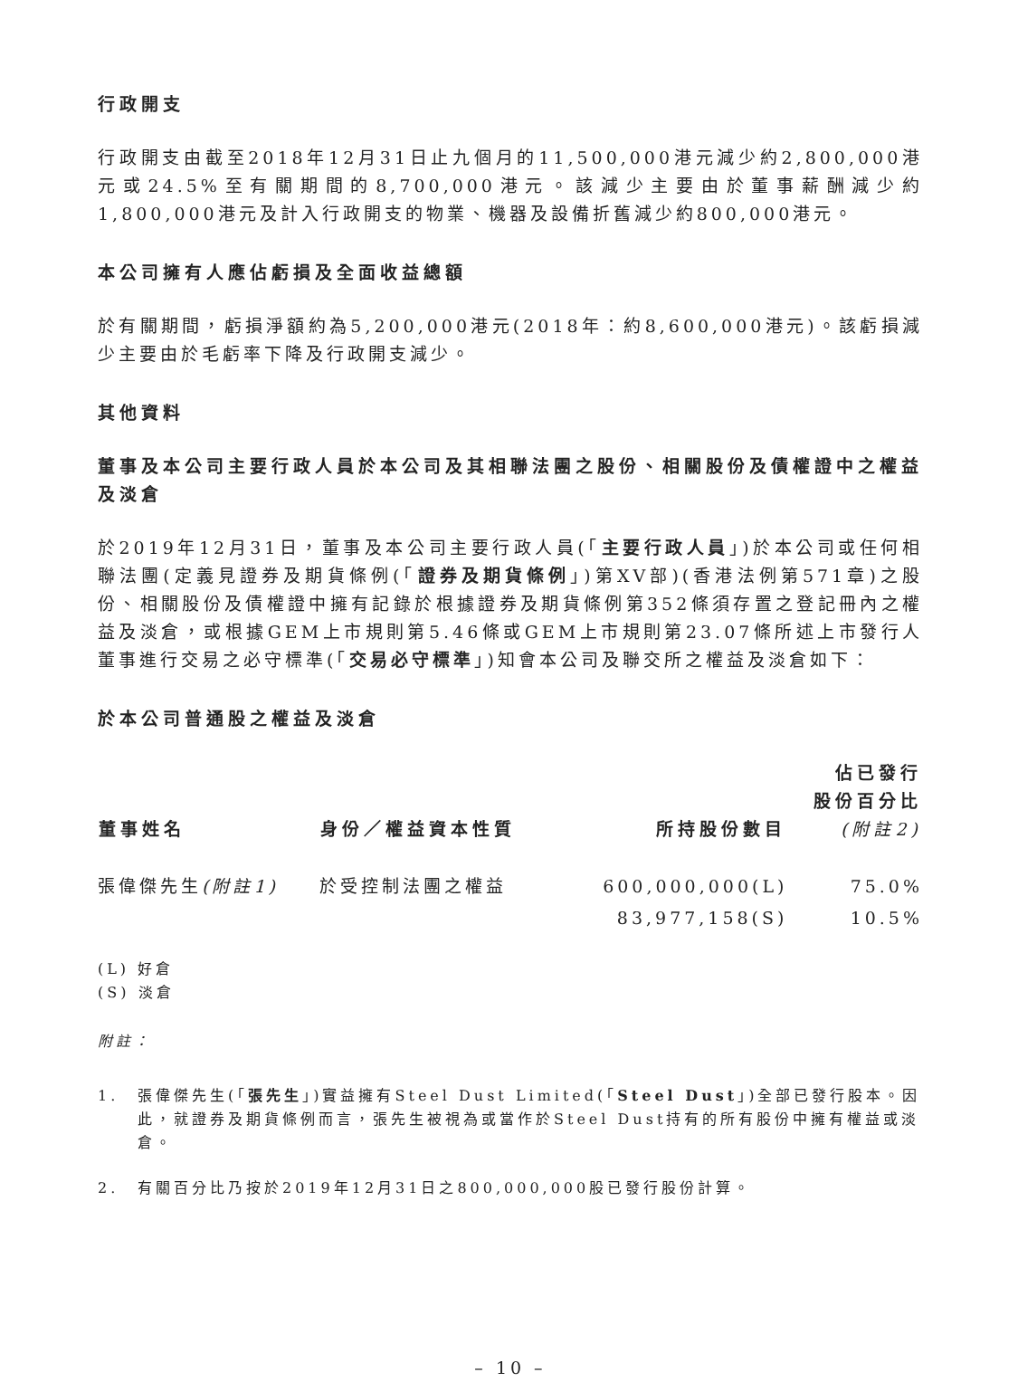行政開支
行政開支由截至2018年12月31日止九個月的11,500,000港元減少約2,800,000港元或24.5%至有關期間的8,700,000港元。該減少主要由於董事薪酬減少約1,800,000港元及計入行政開支的物業、機器及設備折舊減少約800,000港元。
本公司擁有人應佔虧損及全面收益總額
於有關期間，虧損淨額約為5,200,000港元(2018年：約8,600,000港元)。該虧損減少主要由於毛虧率下降及行政開支減少。
其他資料
董事及本公司主要行政人員於本公司及其相聯法團之股份、相關股份及債權證中之權益及淡倉
於2019年12月31日，董事及本公司主要行政人員(「主要行政人員」)於本公司或任何相聯法團(定義見證券及期貨條例(「證券及期貨條例」)第XV部)(香港法例第571章)之股份、相關股份及債權證中擁有記錄於根據證券及期貨條例第352條須存置之登記冊內之權益及淡倉，或根據GEM上市規則第5.46條或GEM上市規則第23.07條所述上市發行人董事進行交易之必守標準(「交易必守標準」)知會本公司及聯交所之權益及淡倉如下：
於本公司普通股之權益及淡倉
| 董事姓名 | 身份／權益資本性質 | 所持股份數目 | 佔已發行 股份百分比 (附註2) |
| --- | --- | --- | --- |
| 張偉傑先生 (附註1) | 於受控制法團之權益 | 600,000,000(L) | 75.0% |
| | | 83,977,158(S) | 10.5% |
(L) 好倉
(S) 淡倉
附註：
1. 張偉傑先生(「張先生」)實益擁有Steel Dust Limited(「Steel Dust」)全部已發行股本。因此，就證券及期貨條例而言，張先生被視為或當作於Steel Dust持有的所有股份中擁有權益或淡倉。
2. 有關百分比乃按於2019年12月31日之800,000,000股已發行股份計算。
– 10 –